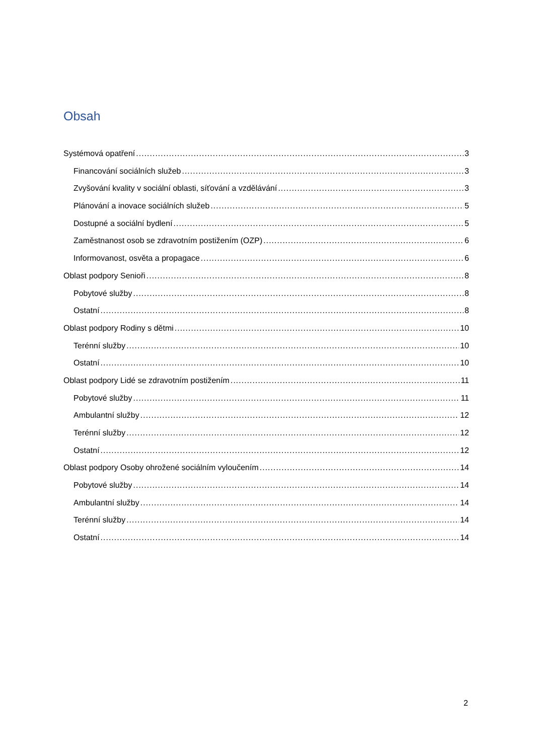Obsah
Systémová opatření 3
Financování sociálních služeb 3
Zvyšování kvality v sociální oblasti, síťování a vzdělávání 3
Plánování a inovace sociálních služeb 5
Dostupné a sociální bydlení 5
Zaměstnanost osob se zdravotním postižením (OZP) 6
Informovanost, osvěta a propagace 6
Oblast podpory Senioři 8
Pobytové služby 8
Ostatní 8
Oblast podpory Rodiny s dětmi 10
Terénní služby 10
Ostatní 10
Oblast podpory Lidé se zdravotním postižením 11
Pobytové služby 11
Ambulantní služby 12
Terénní služby 12
Ostatní 12
Oblast podpory Osoby ohrožené sociálním vyloučením 14
Pobytové služby 14
Ambulantní služby 14
Terénní služby 14
Ostatní 14
2